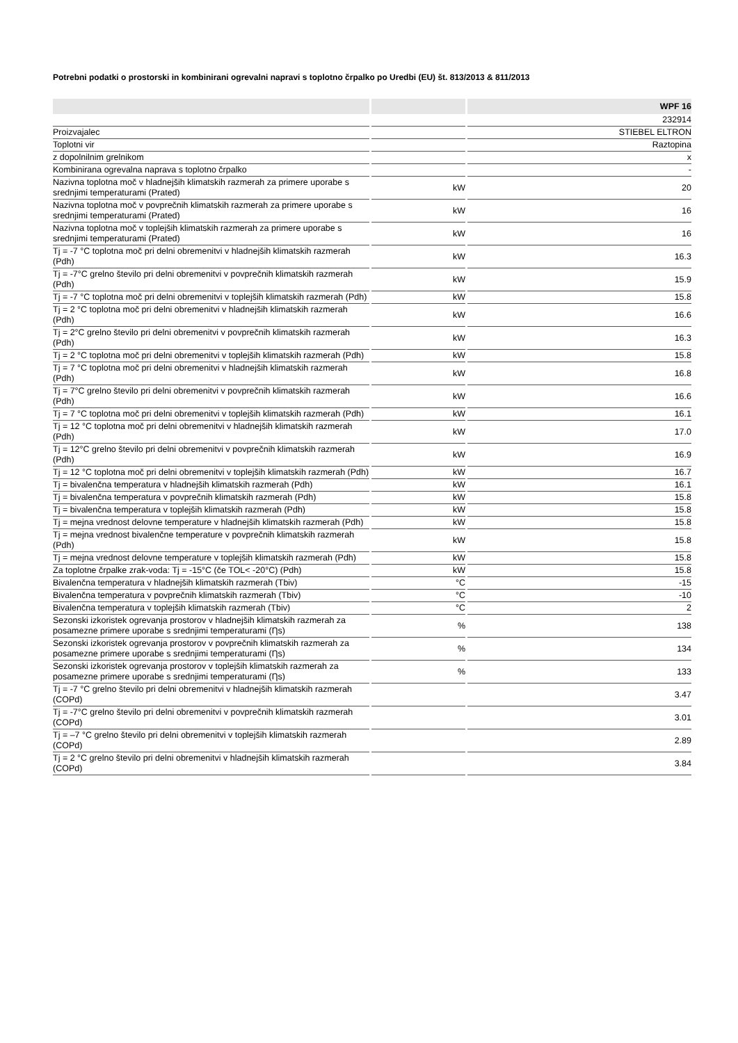Potrebni podatki o prostorski in kombinirani ogrevalni napravi s toplotno črpalko po Uredbi (EU) št. 813/2013 & 811/2013
| | | WPF 16 |
| --- | --- | --- |
| | | 232914 |
| Proizvajalec | | STIEBEL ELTRON |
| Toplotni vir | | Raztopina |
| z dopolnilnim grelnikom | | x |
| Kombinirana ogrevalna naprava s toplotno črpalko | | - |
| Nazivna toplotna moč v hladnejših klimatskih razmerah za primere uporabe s srednjimi temperaturami (Prated) | kW | 20 |
| Nazivna toplotna moč v povprečnih klimatskih razmerah za primere uporabe s srednjimi temperaturami (Prated) | kW | 16 |
| Nazivna toplotna moč v toplejših klimatskih razmerah za primere uporabe s srednjimi temperaturami (Prated) | kW | 16 |
| Tj = -7 °C toplotna moč pri delni obremenitvi v hladnejših klimatskih razmerah (Pdh) | kW | 16.3 |
| Tj = -7°C grelno število pri delni obremenitvi v povprečnih klimatskih razmerah (Pdh) | kW | 15.9 |
| Tj = -7 °C toplotna moč pri delni obremenitvi v toplejših klimatskih razmerah (Pdh) | kW | 15.8 |
| Tj = 2 °C toplotna moč pri delni obremenitvi v hladnejših klimatskih razmerah (Pdh) | kW | 16.6 |
| Tj = 2°C grelno število pri delni obremenitvi v povprečnih klimatskih razmerah (Pdh) | kW | 16.3 |
| Tj = 2 °C toplotna moč pri delni obremenitvi v toplejših klimatskih razmerah (Pdh) | kW | 15.8 |
| Tj = 7 °C toplotna moč pri delni obremenitvi v hladnejših klimatskih razmerah (Pdh) | kW | 16.8 |
| Tj = 7°C grelno število pri delni obremenitvi v povprečnih klimatskih razmerah (Pdh) | kW | 16.6 |
| Tj = 7 °C toplotna moč pri delni obremenitvi v toplejših klimatskih razmerah (Pdh) | kW | 16.1 |
| Tj = 12 °C toplotna moč pri delni obremenitvi v hladnejših klimatskih razmerah (Pdh) | kW | 17.0 |
| Tj = 12°C grelno število pri delni obremenitvi v povprečnih klimatskih razmerah (Pdh) | kW | 16.9 |
| Tj = 12 °C toplotna moč pri delni obremenitvi v toplejših klimatskih razmerah (Pdh) | kW | 16.7 |
| Tj = bivalenčna temperatura v hladnejših klimatskih razmerah (Pdh) | kW | 16.1 |
| Tj = bivalenčna temperatura v povprečnih klimatskih razmerah (Pdh) | kW | 15.8 |
| Tj = bivalenčna temperatura v toplejših klimatskih razmerah (Pdh) | kW | 15.8 |
| Tj = mejna vrednost delovne temperature v hladnejših klimatskih razmerah (Pdh) | kW | 15.8 |
| Tj = mejna vrednost bivalenčne temperature v povprečnih klimatskih razmerah (Pdh) | kW | 15.8 |
| Tj = mejna vrednost delovne temperature v toplejših klimatskih razmerah (Pdh) | kW | 15.8 |
| Za toplotne črpalke zrak-voda: Tj = -15°C (če TOL< -20°C) (Pdh) | kW | 15.8 |
| Bivalenčna temperatura v hladnejših klimatskih razmerah (Tbiv) | °C | -15 |
| Bivalenčna temperatura v povprečnih klimatskih razmerah (Tbiv) | °C | -10 |
| Bivalenčna temperatura v toplejših klimatskih razmerah (Tbiv) | °C | 2 |
| Sezonski izkoristek ogrevanja prostorov v hladnejših klimatskih razmerah za posamezne primere uporabe s srednjimi temperaturami (Ƞs) | % | 138 |
| Sezonski izkoristek ogrevanja prostorov v povprečnih klimatskih razmerah za posamezne primere uporabe s srednjimi temperaturami (Ƞs) | % | 134 |
| Sezonski izkoristek ogrevanja prostorov v toplejših klimatskih razmerah za posamezne primere uporabe s srednjimi temperaturami (Ƞs) | % | 133 |
| Tj = -7 °C grelno število pri delni obremenitvi v hladnejših klimatskih razmerah (COPd) | | 3.47 |
| Tj = -7°C grelno število pri delni obremenitvi v povprečnih klimatskih razmerah (COPd) | | 3.01 |
| Tj = –7 °C grelno število pri delni obremenitvi v toplejših klimatskih razmerah (COPd) | | 2.89 |
| Tj = 2 °C grelno število pri delni obremenitvi v hladnejših klimatskih razmerah (COPd) | | 3.84 |